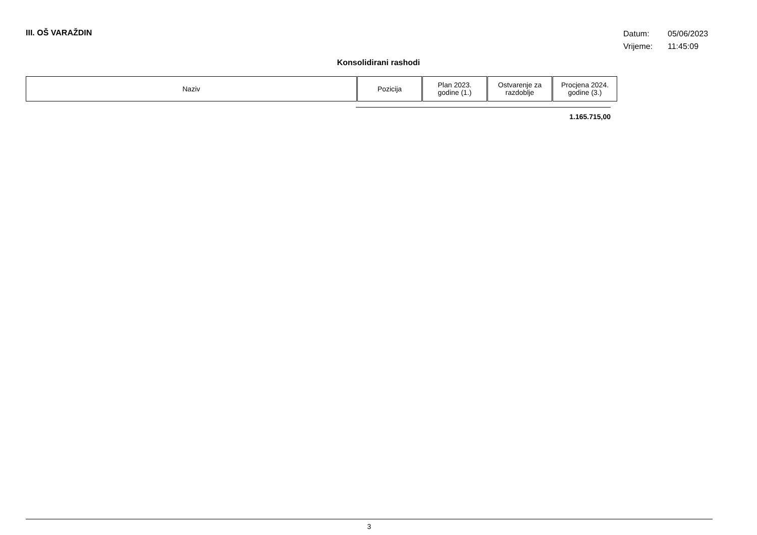III. OŠ VARAŽDIN
Datum: 05/06/2023
Vrijeme: 11:45:09
Konsolidirani rashodi
| Naziv | Pozicija | Plan 2023. godine (1.) | Ostvarenje za razdoblje | Procjena 2024. godine (3.) |
| --- | --- | --- | --- | --- |
1.165.715,00
3